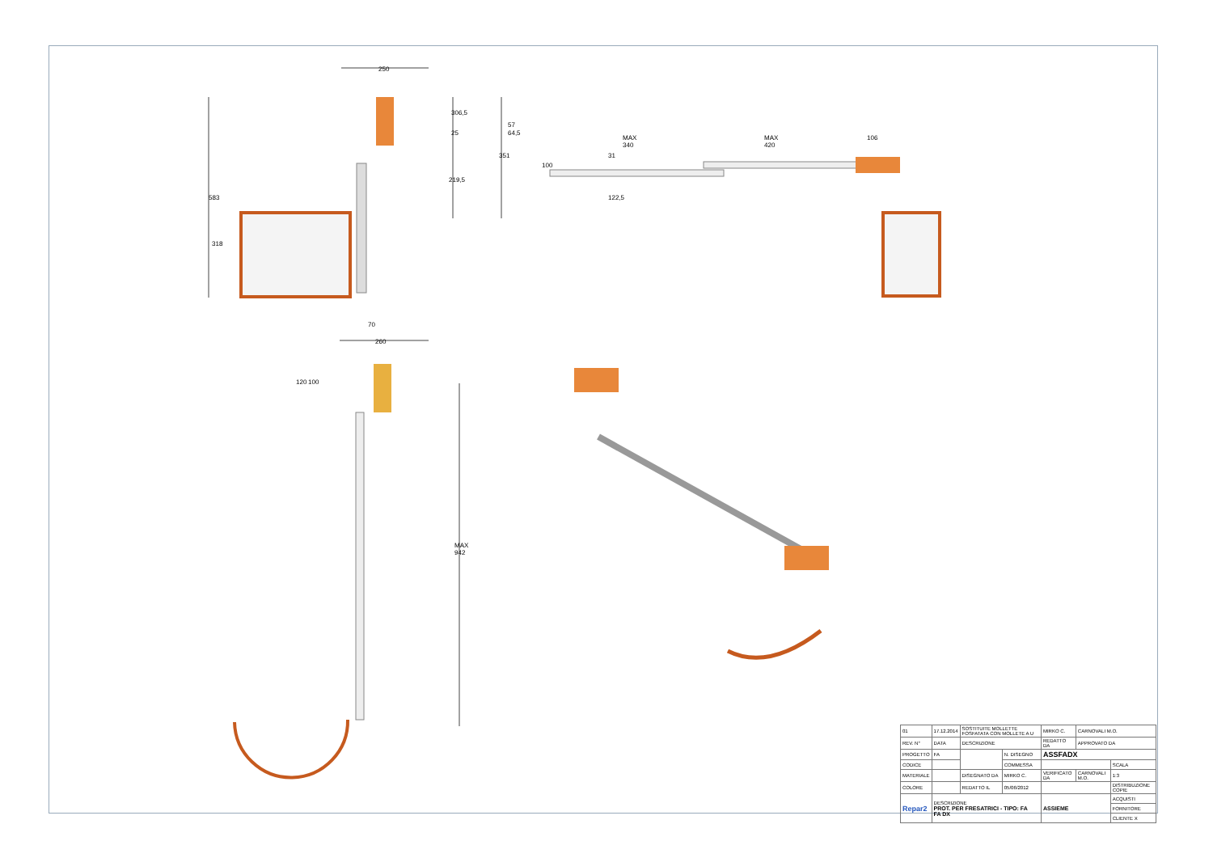250
306,5
25
57
64,5
MAX 340 MAX 420 106
219,5
351
100
31
122,5 583
318
70
260
120 100
MAX 942
| 01 | 17.12.2014 | SOSTITUITE MOLLETTE FOSFATATA CON MOLLETE A U | | | MIRKO C. | CARNOVALI M.O. | |
| REV. N° | DATA | DESCRIZIONE | | | REDATTO DA | APPROVATO DA | |
| PROGETTO | FA | | | N. DISEGNO | ASSFADX | | |
| CODICE | | | | COMMESSA | | | SCALA |
| MATERIALE | | | DISEGNATO DA | MIRKO C. | VERIFICATO DA | CARNOVALI M.O. | 1:3 |
| COLORE | | | REDATTO IL | 05/06/2012 | | | DISTRIBUZIONE COPIE |
| Repar2 | DESCRIZIONE PROT. PER FRESATRICI - TIPO: FA FA DX | | | | ASSIEME | | ACQUISTI |
| | | | | | | | FORNITORE |
| | | | | | | | CLIENTE X |